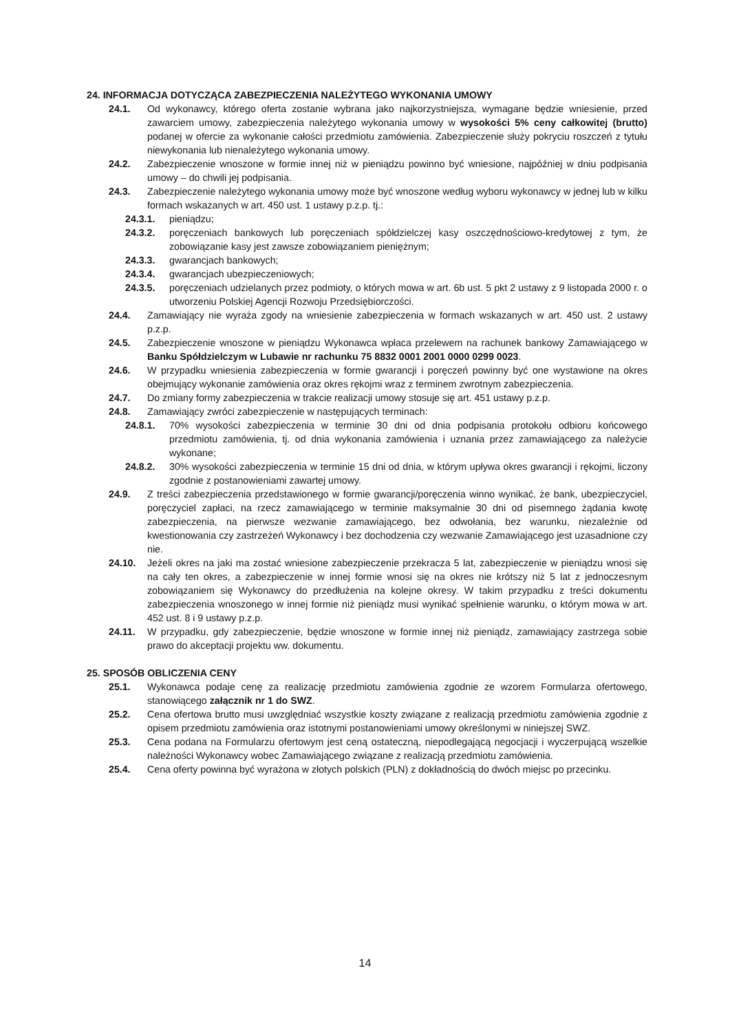24. INFORMACJA DOTYCZĄCA ZABEZPIECZENIA NALEŻYTEGO WYKONANIA UMOWY
24.1. Od wykonawcy, którego oferta zostanie wybrana jako najkorzystniejsza, wymagane będzie wniesienie, przed zawarciem umowy, zabezpieczenia należytego wykonania umowy w wysokości 5% ceny całkowitej (brutto) podanej w ofercie za wykonanie całości przedmiotu zamówienia. Zabezpieczenie służy pokryciu roszczeń z tytułu niewykonania lub nienależytego wykonania umowy.
24.2. Zabezpieczenie wnoszone w formie innej niż w pieniądzu powinno być wniesione, najpóźniej w dniu podpisania umowy – do chwili jej podpisania.
24.3. Zabezpieczenie należytego wykonania umowy może być wnoszone według wyboru wykonawcy w jednej lub w kilku formach wskazanych w art. 450 ust. 1 ustawy p.z.p. tj.:
24.3.1. pieniądzu;
24.3.2. poręczeniach bankowych lub poręczeniach spółdzielczej kasy oszczędnościowo-kredytowej z tym, że zobowiązanie kasy jest zawsze zobowiązaniem pieniężnym;
24.3.3. gwarancjach bankowych;
24.3.4. gwarancjach ubezpieczeniowych;
24.3.5. poręczeniach udzielanych przez podmioty, o których mowa w art. 6b ust. 5 pkt 2 ustawy z 9 listopada 2000 r. o utworzeniu Polskiej Agencji Rozwoju Przedsiębiorczości.
24.4. Zamawiający nie wyraża zgody na wniesienie zabezpieczenia w formach wskazanych w art. 450 ust. 2 ustawy p.z.p.
24.5. Zabezpieczenie wnoszone w pieniądzu Wykonawca wpłaca przelewem na rachunek bankowy Zamawiającego w Banku Spółdzielczym w Lubawie nr rachunku 75 8832 0001 2001 0000 0299 0023.
24.6. W przypadku wniesienia zabezpieczenia w formie gwarancji i poręczeń powinny być one wystawione na okres obejmujący wykonanie zamówienia oraz okres rękojmi wraz z terminem zwrotnym zabezpieczenia.
24.7. Do zmiany formy zabezpieczenia w trakcie realizacji umowy stosuje się art. 451 ustawy p.z.p.
24.8. Zamawiający zwróci zabezpieczenie w następujących terminach:
24.8.1. 70% wysokości zabezpieczenia w terminie 30 dni od dnia podpisania protokołu odbioru końcowego przedmiotu zamówienia, tj. od dnia wykonania zamówienia i uznania przez zamawiającego za należycie wykonane;
24.8.2. 30% wysokości zabezpieczenia w terminie 15 dni od dnia, w którym upływa okres gwarancji i rękojmi, liczony zgodnie z postanowieniami zawartej umowy.
24.9. Z treści zabezpieczenia przedstawionego w formie gwarancji/poręczenia winno wynikać, że bank, ubezpieczyciel, poręczyciel zapłaci, na rzecz zamawiającego w terminie maksymalnie 30 dni od pisemnego żądania kwotę zabezpieczenia, na pierwsze wezwanie zamawiającego, bez odwołania, bez warunku, niezależnie od kwestionowania czy zastrzeżeń Wykonawcy i bez dochodzenia czy wezwanie Zamawiającego jest uzasadnione czy nie.
24.10. Jeżeli okres na jaki ma zostać wniesione zabezpieczenie przekracza 5 lat, zabezpieczenie w pieniądzu wnosi się na cały ten okres, a zabezpieczenie w innej formie wnosi się na okres nie krótszy niż 5 lat z jednoczesnym zobowiązaniem się Wykonawcy do przedłużenia na kolejne okresy. W takim przypadku z treści dokumentu zabezpieczenia wnoszonego w innej formie niż pieniądz musi wynikać spełnienie warunku, o którym mowa w art. 452 ust. 8 i 9 ustawy p.z.p.
24.11. W przypadku, gdy zabezpieczenie, będzie wnoszone w formie innej niż pieniądz, zamawiający zastrzega sobie prawo do akceptacji projektu ww. dokumentu.
25. SPOSÓB OBLICZENIA CENY
25.1. Wykonawca podaje cenę za realizację przedmiotu zamówienia zgodnie ze wzorem Formularza ofertowego, stanowiącego załącznik nr 1 do SWZ.
25.2. Cena ofertowa brutto musi uwzględniać wszystkie koszty związane z realizacją przedmiotu zamówienia zgodnie z opisem przedmiotu zamówienia oraz istotnymi postanowieniami umowy określonymi w niniejszej SWZ.
25.3. Cena podana na Formularzu ofertowym jest ceną ostateczną, niepodlegającą negocjacji i wyczerpującą wszelkie należności Wykonawcy wobec Zamawiającego związane z realizacją przedmiotu zamówienia.
25.4. Cena oferty powinna być wyrażona w złotych polskich (PLN) z dokładnością do dwóch miejsc po przecinku.
14